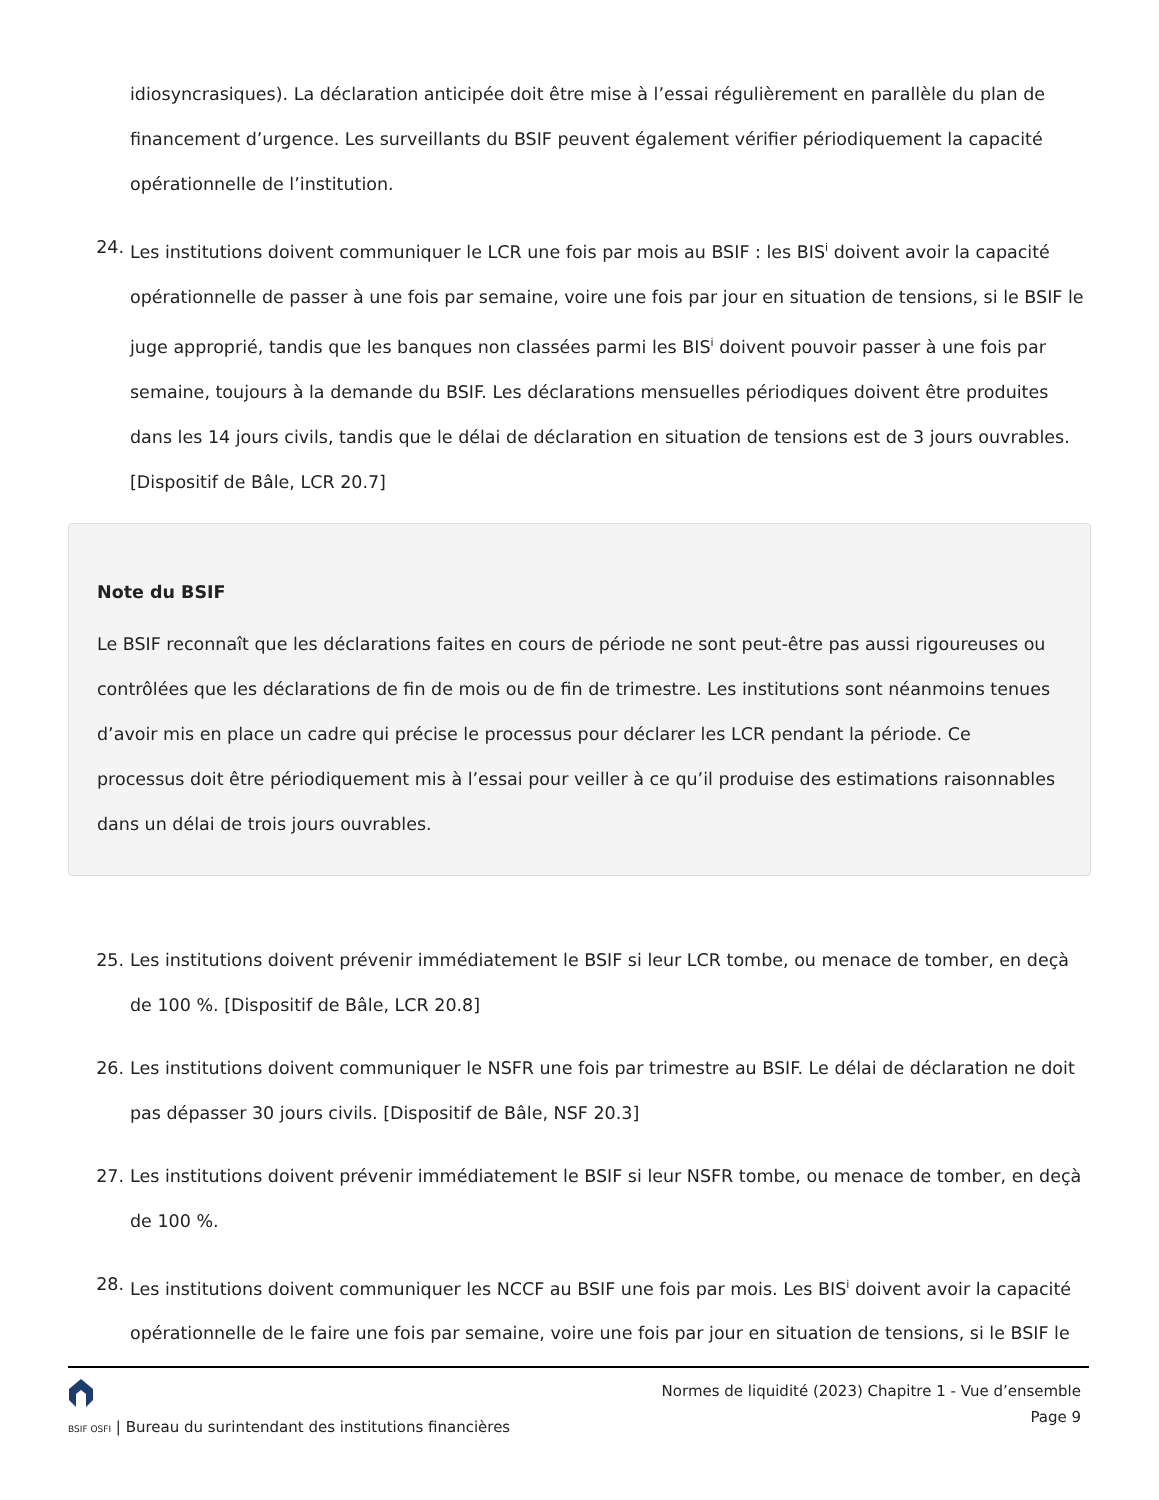idiosyncrasiques). La déclaration anticipée doit être mise à l’essai régulièrement en parallèle du plan de financement d’urgence. Les surveillants du BSIF peuvent également vérifier périodiquement la capacité opérationnelle de l’institution.
24. Les institutions doivent communiquer le LCR une fois par mois au BSIF : les BIS<sup>i</sup> doivent avoir la capacité opérationnelle de passer à une fois par semaine, voire une fois par jour en situation de tensions, si le BSIF le juge approprié, tandis que les banques non classées parmi les BIS<sup>i</sup> doivent pouvoir passer à une fois par semaine, toujours à la demande du BSIF. Les déclarations mensuelles périodiques doivent être produites dans les 14 jours civils, tandis que le délai de déclaration en situation de tensions est de 3 jours ouvrables. [Dispositif de Bâle, LCR 20.7]
Note du BSIF
Le BSIF reconnaît que les déclarations faites en cours de période ne sont peut-être pas aussi rigoureuses ou contrôlées que les déclarations de fin de mois ou de fin de trimestre. Les institutions sont néanmoins tenues d’avoir mis en place un cadre qui précise le processus pour déclarer les LCR pendant la période. Ce processus doit être périodiquement mis à l’essai pour veiller à ce qu’il produise des estimations raisonnables dans un délai de trois jours ouvrables.
25. Les institutions doivent prévenir immédiatement le BSIF si leur LCR tombe, ou menace de tomber, en deçà de 100 %. [Dispositif de Bâle, LCR 20.8]
26. Les institutions doivent communiquer le NSFR une fois par trimestre au BSIF. Le délai de déclaration ne doit pas dépasser 30 jours civils. [Dispositif de Bâle, NSF 20.3]
27. Les institutions doivent prévenir immédiatement le BSIF si leur NSFR tombe, ou menace de tomber, en deçà de 100 %.
28. Les institutions doivent communiquer les NCCF au BSIF une fois par mois. Les BIS<sup>i</sup> doivent avoir la capacité opérationnelle de le faire une fois par semaine, voire une fois par jour en situation de tensions, si le BSIF le
BSIF OSFI | Bureau du surintendant des institutions financières
Normes de liquidité (2023) Chapitre 1 - Vue d’ensemble
Page 9